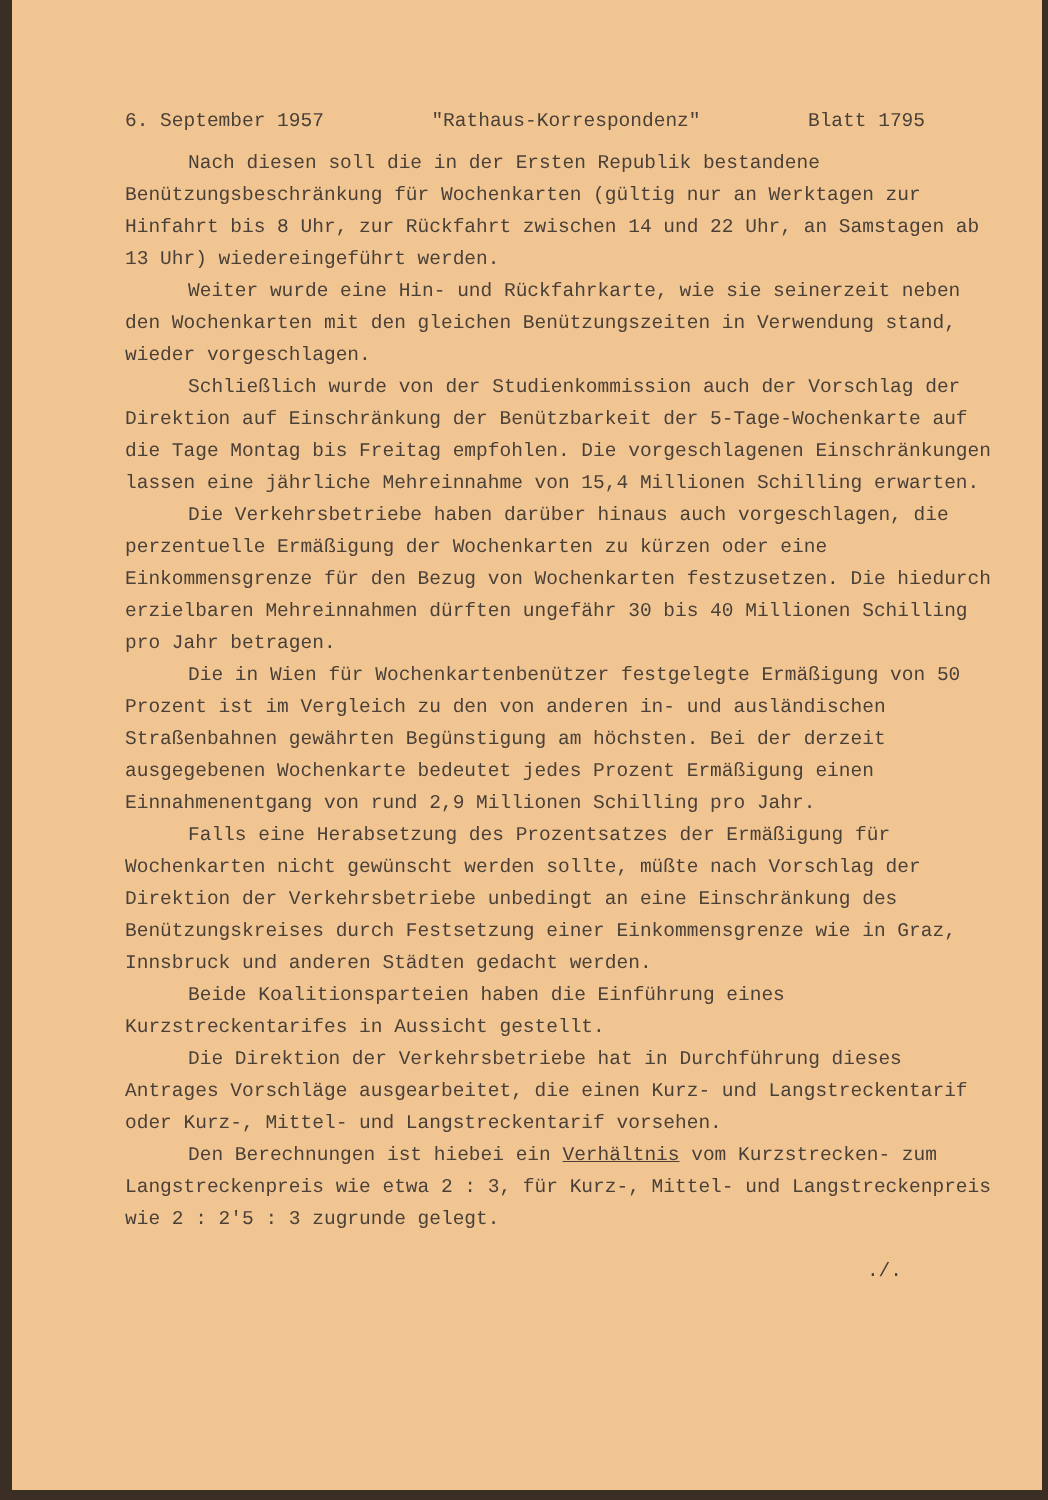6. September 1957 "Rathaus-Korrespondenz" Blatt 1795
Nach diesen soll die in der Ersten Republik bestandene Benützungsbeschränkung für Wochenkarten (gültig nur an Werktagen zur Hinfahrt bis 8 Uhr, zur Rückfahrt zwischen 14 und 22 Uhr, an Samstagen ab 13 Uhr) wiedereingeführt werden.
Weiter wurde eine Hin- und Rückfahrkarte, wie sie seinerzeit neben den Wochenkarten mit den gleichen Benützungszeiten in Verwendung stand, wieder vorgeschlagen.
Schließlich wurde von der Studienkommission auch der Vorschlag der Direktion auf Einschränkung der Benützbarkeit der 5-Tage-Wochenkarte auf die Tage Montag bis Freitag empfohlen. Die vorgeschlagenen Einschränkungen lassen eine jährliche Mehreinnahme von 15,4 Millionen Schilling erwarten.
Die Verkehrsbetriebe haben darüber hinaus auch vorgeschlagen, die perzentuelle Ermäßigung der Wochenkarten zu kürzen oder eine Einkommensgrenze für den Bezug von Wochenkarten festzusetzen. Die hiedurch erzielbaren Mehreinnahmen dürften ungefähr 30 bis 40 Millionen Schilling pro Jahr betragen.
Die in Wien für Wochenkartenbenützer festgelegte Ermäßigung von 50 Prozent ist im Vergleich zu den von anderen in- und ausländischen Straßenbahnen gewährten Begünstigung am höchsten. Bei der derzeit ausgegebenen Wochenkarte bedeutet jedes Prozent Ermäßigung einen Einnahmenentgang von rund 2,9 Millionen Schilling pro Jahr.
Falls eine Herabsetzung des Prozentsatzes der Ermäßigung für Wochenkarten nicht gewünscht werden sollte, müßte nach Vorschlag der Direktion der Verkehrsbetriebe unbedingt an eine Einschränkung des Benützungskreises durch Festsetzung einer Einkommensgrenze wie in Graz, Innsbruck und anderen Städten gedacht werden.
Beide Koalitionsparteien haben die Einführung eines Kurzstreckentarifes in Aussicht gestellt.
Die Direktion der Verkehrsbetriebe hat in Durchführung dieses Antrages Vorschläge ausgearbeitet, die einen Kurz- und Langstreckentarif oder Kurz-, Mittel- und Langstreckentarif vorsehen.
Den Berechnungen ist hiebei ein Verhältnis vom Kurzstrecken- zum Langstreckenpreis wie etwa 2 : 3, für Kurz-, Mittel- und Langstreckenpreis wie 2 : 2'5 : 3 zugrunde gelegt.
./.